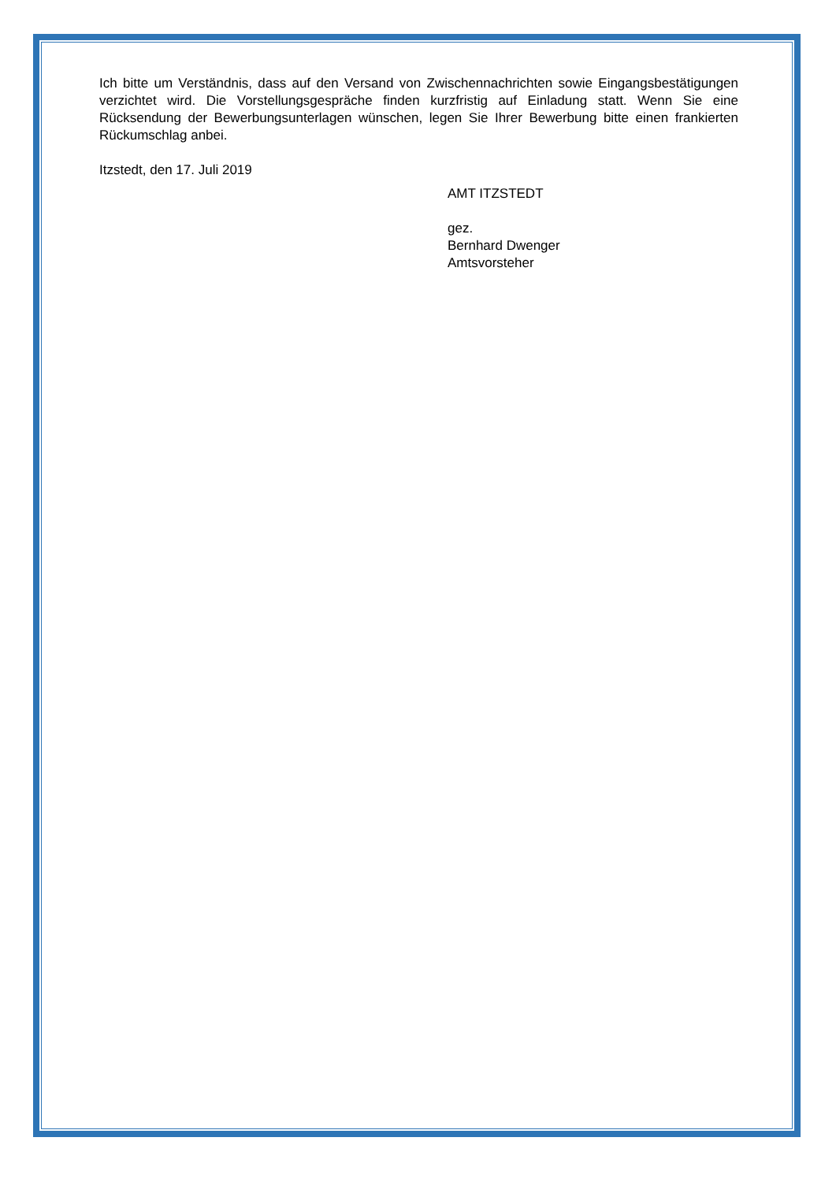Ich bitte um Verständnis, dass auf den Versand von Zwischennachrichten sowie Eingangsbestätigungen verzichtet wird. Die Vorstellungsgespräche finden kurzfristig auf Einladung statt. Wenn Sie eine Rücksendung der Bewerbungsunterlagen wünschen, legen Sie Ihrer Bewerbung bitte einen frankierten Rückumschlag anbei.
Itzstedt, den 17. Juli 2019
AMT ITZSTEDT
gez.
Bernhard Dwenger
Amtsvorsteher